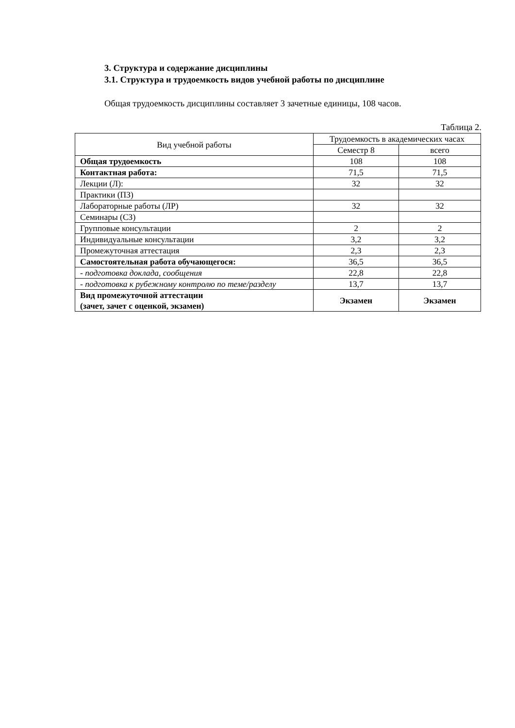3. Структура и содержание дисциплины
3.1. Структура и трудоемкость видов учебной работы по дисциплине
Общая трудоемкость дисциплины составляет 3 зачетные единицы, 108 часов.
Таблица 2.
| Вид учебной работы | Трудоемкость в академических часах | |
| --- | --- | --- |
| | Семестр 8 | всего |
| Общая трудоемкость | 108 | 108 |
| Контактная работа: | 71,5 | 71,5 |
| Лекции (Л): | 32 | 32 |
| Практики (ПЗ) | | |
| Лабораторные работы (ЛР) | 32 | 32 |
| Семинары (СЗ) | | |
| Групповые консультации | 2 | 2 |
| Индивидуальные консультации | 3,2 | 3,2 |
| Промежуточная аттестация | 2,3 | 2,3 |
| Самостоятельная работа обучающегося: | 36,5 | 36,5 |
| - подготовка доклада, сообщения | 22,8 | 22,8 |
| - подготовка к рубежному контролю по теме/разделу | 13,7 | 13,7 |
| Вид промежуточной аттестации (зачет, зачет с оценкой, экзамен) | Экзамен | Экзамен |